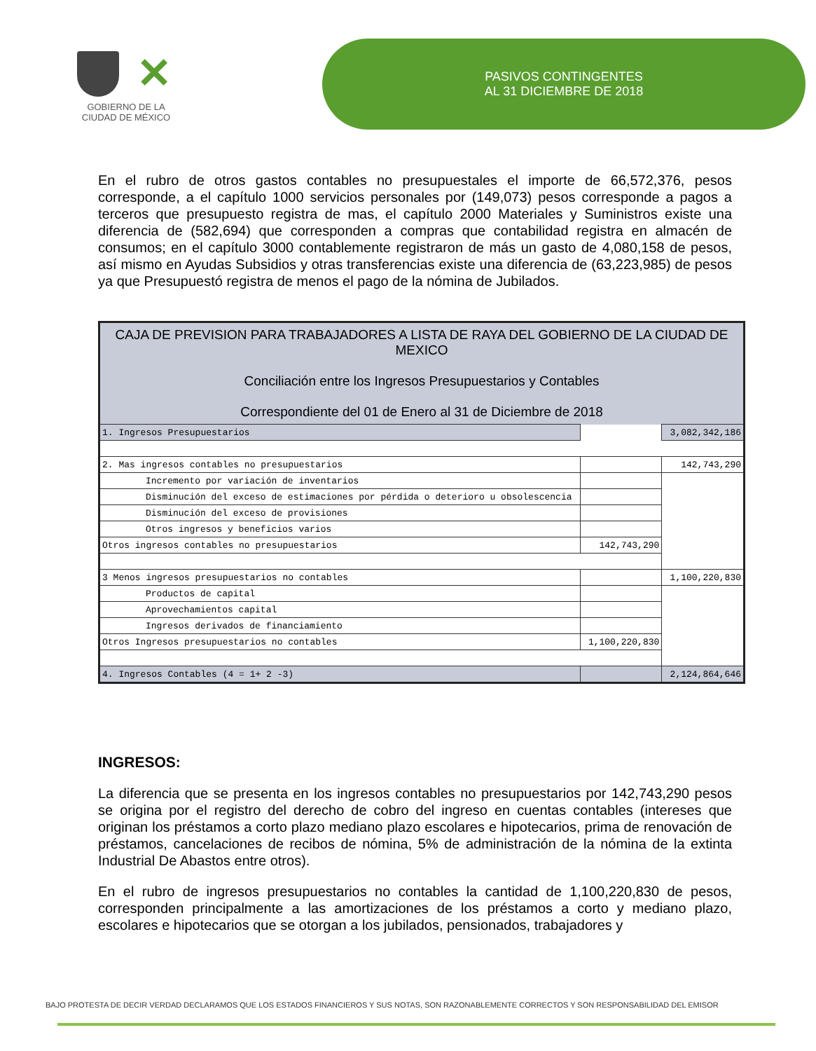✕
GOBIERNO DE LA
CIUDAD DE MÉXICO
PASIVOS CONTINGENTES
AL 31 DICIEMBRE DE 2018
En el rubro de otros gastos contables no presupuestales el importe de 66,572,376, pesos corresponde, a el capítulo 1000 servicios personales por (149,073) pesos corresponde a pagos a terceros que presupuesto registra de mas, el capítulo 2000 Materiales y Suministros existe una diferencia de (582,694) que corresponden a compras que contabilidad registra en almacén de consumos; en el capítulo 3000 contablemente registraron de más un gasto de 4,080,158 de pesos, así mismo en Ayudas Subsidios y otras transferencias existe una diferencia de (63,223,985) de pesos ya que Presupuestó registra de menos el pago de la nómina de Jubilados.
| CAJA DE PREVISION PARA TRABAJADORES A LISTA DE RAYA DEL GOBIERNO DE LA CIUDAD DE MEXICO Conciliación entre los Ingresos Presupuestarios y Contables Correspondiente del 01 de Enero al 31 de Diciembre de 2018 | | |
| 1. Ingresos Presupuestarios | | 3,082,342,186 |
| 2. Mas ingresos contables no presupuestarios | | 142,743,290 |
| Incremento por variación de inventarios | | |
| Disminución del exceso de estimaciones por pérdida o deterioro u obsolescencia | | |
| Disminución del exceso de provisiones | | |
| Otros ingresos y beneficios varios | | |
| Otros ingresos contables no presupuestarios | 142,743,290 | |
| 3 Menos ingresos presupuestarios no contables | | 1,100,220,830 |
| Productos de capital | | |
| Aprovechamientos capital | | |
| Ingresos derivados de financiamiento | | |
| Otros Ingresos presupuestarios no contables | 1,100,220,830 | |
| 4. Ingresos Contables (4 = 1+ 2 -3) | | 2,124,864,646 |
INGRESOS:
La diferencia que se presenta en los ingresos contables no presupuestarios por 142,743,290 pesos se origina por el registro del derecho de cobro del ingreso en cuentas contables (intereses que originan los préstamos a corto plazo mediano plazo escolares e hipotecarios, prima de renovación de préstamos, cancelaciones de recibos de nómina, 5% de administración de la nómina de la extinta Industrial De Abastos entre otros).
En el rubro de ingresos presupuestarios no contables la cantidad de 1,100,220,830 de pesos, corresponden principalmente a las amortizaciones de los préstamos a corto y mediano plazo, escolares e hipotecarios que se otorgan a los jubilados, pensionados, trabajadores y
BAJO PROTESTA DE DECIR VERDAD DECLARAMOS QUE LOS ESTADOS FINANCIEROS Y SUS NOTAS, SON RAZONABLEMENTE CORRECTOS Y SON RESPONSABILIDAD DEL EMISOR